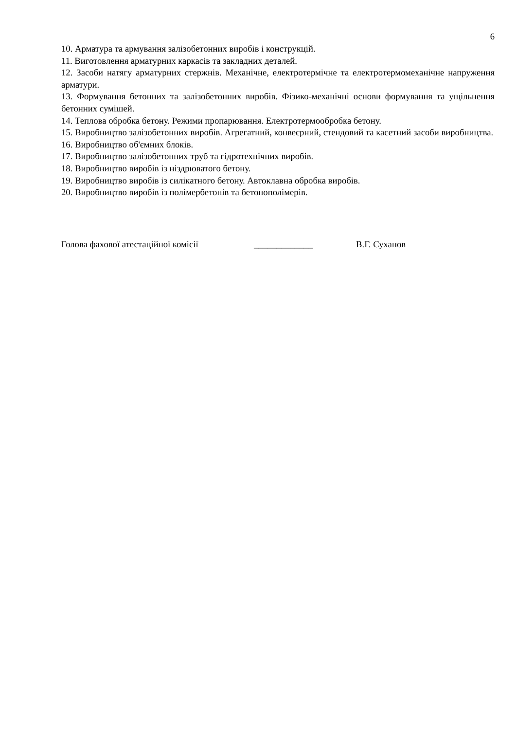6
10. Арматура та армування залізобетонних виробів і конструкцій.
11. Виготовлення арматурних каркасів та закладних деталей.
12. Засоби натягу арматурних стержнів. Механічне, електротермічне та електротермомеханічне напруження арматури.
13. Формування бетонних та залізобетонних виробів. Фізико-механічні основи формування та ущільнення бетонних сумішей.
14. Теплова обробка бетону. Режими пропарювання. Електротермообробка бетону.
15. Виробництво залізобетонних виробів. Агрегатний, конвеєрний, стендовий та касетний засоби виробництва.
16. Виробництво об'ємних блоків.
17. Виробництво залізобетонних труб та гідротехнічних виробів.
18. Виробництво виробів із ніздрюватого бетону.
19. Виробництво виробів із силікатного бетону. Автоклавна обробка виробів.
20. Виробництво виробів із полімербетонів та бетонополімерів.
Голова фахової атестаційної комісії _____________ В.Г. Суханов